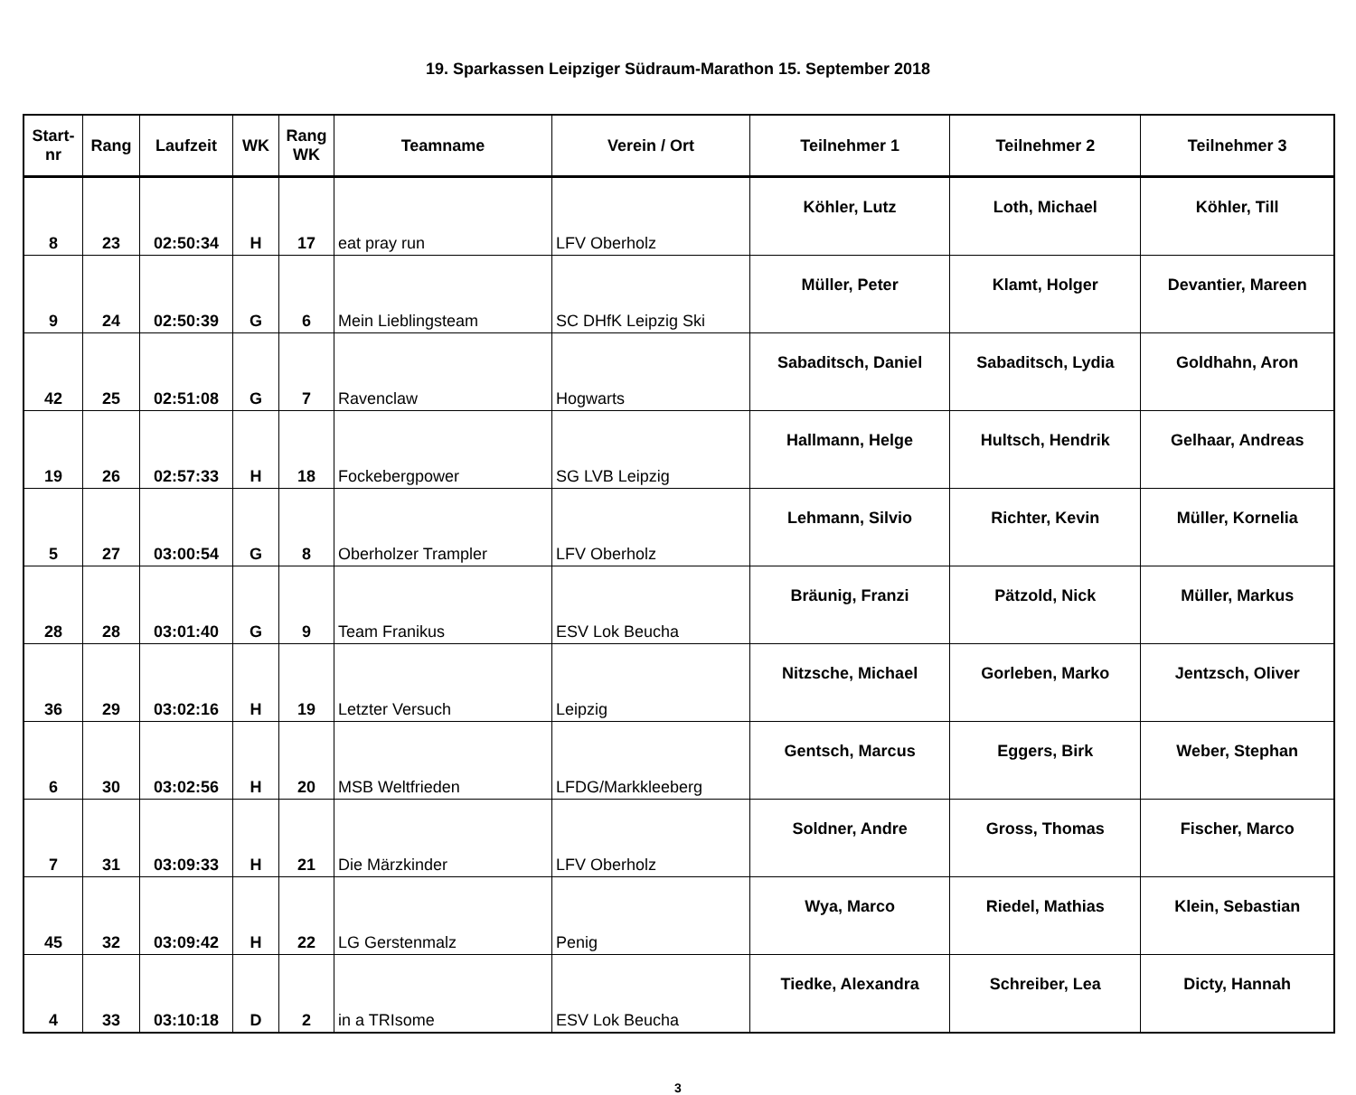19. Sparkassen Leipziger Südraum-Marathon 15. September 2018
| Start- nr | Rang | Laufzeit | WK | Rang WK | Teamname | Verein / Ort | Teilnehmer 1 | Teilnehmer 2 | Teilnehmer 3 |
| --- | --- | --- | --- | --- | --- | --- | --- | --- | --- |
| 8 | 23 | 02:50:34 | H | 17 | eat pray run | LFV Oberholz | Köhler, Lutz | Loth, Michael | Köhler, Till |
| 9 | 24 | 02:50:39 | G | 6 | Mein Lieblingsteam | SC DHfK Leipzig Ski | Müller, Peter | Klamt, Holger | Devantier, Mareen |
| 42 | 25 | 02:51:08 | G | 7 | Ravenclaw | Hogwarts | Sabaditsch, Daniel | Sabaditsch, Lydia | Goldhahn, Aron |
| 19 | 26 | 02:57:33 | H | 18 | Fockebergpower | SG LVB Leipzig | Hallmann, Helge | Hultsch, Hendrik | Gelhaar, Andreas |
| 5 | 27 | 03:00:54 | G | 8 | Oberholzer Trampler | LFV Oberholz | Lehmann, Silvio | Richter, Kevin | Müller, Kornelia |
| 28 | 28 | 03:01:40 | G | 9 | Team Franikus | ESV Lok Beucha | Bräunig, Franzi | Pätzold, Nick | Müller, Markus |
| 36 | 29 | 03:02:16 | H | 19 | Letzter Versuch | Leipzig | Nitzsche, Michael | Gorleben, Marko | Jentzsch, Oliver |
| 6 | 30 | 03:02:56 | H | 20 | MSB Weltfrieden | LFDG/Markkleeberg | Gentsch, Marcus | Eggers, Birk | Weber, Stephan |
| 7 | 31 | 03:09:33 | H | 21 | Die Märzkinder | LFV Oberholz | Soldner, Andre | Gross, Thomas | Fischer, Marco |
| 45 | 32 | 03:09:42 | H | 22 | LG Gerstenmalz | Penig | Wya, Marco | Riedel, Mathias | Klein, Sebastian |
| 4 | 33 | 03:10:18 | D | 2 | in a TRIsome | ESV Lok Beucha | Tiedke, Alexandra | Schreiber, Lea | Dicty, Hannah |
3